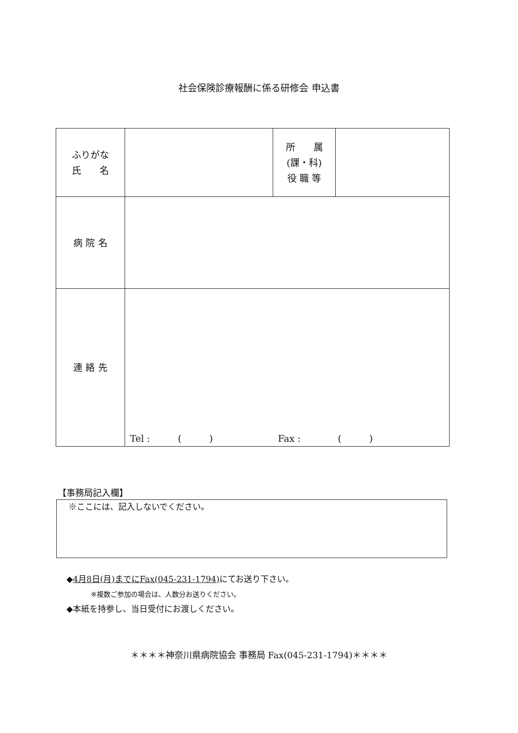社会保険診療報酬に係る研修会 申込書
| ふりがな 氏 名 | | 所 属 (課・科) 役 職 等 | |
| 病 院 名 | | | |
| 連 絡 先 | Tel : ( ) Fax : ( ) | | |
【事務局記入欄】
※ここには、記入しないでください。
◆4月8日(月)までにFax(045-231-1794) にてお送り下さい。
※複数ご参加の場合は、人数分お送りください。
◆本紙を持参し、当日受付にお渡しください。
＊＊＊＊神奈川県病院協会 事務局 Fax(045-231-1794)＊＊＊＊